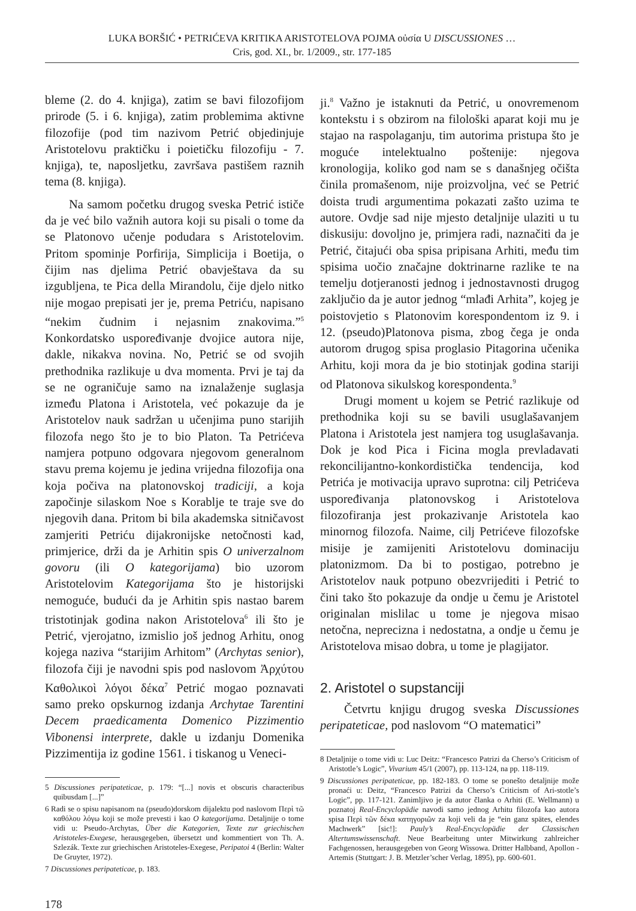LUKA BORŠIĆ • PETRIĆEVA KRITIKA ARISTOTELOVA POJMA οὐσία U DISCUSSIONES …
Cris, god. XI., br. 1/2009., str. 177-185
bleme (2. do 4. knjiga), zatim se bavi filozofijom prirode (5. i 6. knjiga), zatim problemima aktivne filozofije (pod tim nazivom Petrić objedinjuje Aristotelovu praktičku i poietičku filozofiju - 7. knjiga), te, naposljetku, završava pastišem raznih tema (8. knjiga).
Na samom početku drugog sveska Petrić ističe da je već bilo važnih autora koji su pisali o tome da se Platonovo učenje podudara s Aristotelovim. Pritom spominje Porfirija, Simplicija i Boetija, o čijim nas djelima Petrić obavještava da su izgubljena, te Pica della Mirandolu, čije djelo nitko nije mogao prepisati jer je, prema Petriću, napisano “nekim čudnim i nejasnim znakovima.”<sup>5</sup> Konkordatsko uspoređivanje dvojice autora nije, dakle, nikakva novina. No, Petrić se od svojih prethodnika razlikuje u dva momenta. Prvi je taj da se ne ograničuje samo na iznalaženje suglasja između Platona i Aristotela, već pokazuje da je Aristotelov nauk sadržan u učenjima puno starijih filozofa nego što je to bio Platon. Ta Petrićeva namjera potpuno odgovara njegovom generalnom stavu prema kojemu je jedina vrijedna filozofija ona koja počiva na platonovskoj tradiciji, a koja započinje silaskom Noe s Korablje te traje sve do njegovih dana. Pritom bi bila akademska sitničavost zamjeriti Petriću dijakronijske netočnosti kad, primjerice, drži da je Arhitin spis O univerzalnom govoru (ili O kategorijama) bio uzorom Aristotelovim Kategorijama što je historijski nemoguće, budući da je Arhitin spis nastao barem tristotinjak godina nakon Aristotelova<sup>6</sup> ili što je Petrić, vjerojatno, izmislio još jednog Arhitu, onog kojega naziva “starijim Arhitom” (Archytas senior), filozofa čiji je navodni spis pod naslovom Ἀρχύτου Καθολικοὶ λόγοι δέκα<sup>7</sup> Petrić mogao poznavati samo preko opskurnog izdanja Archytae Tarentini Decem praedicamenta Domenico Pizzimentio Vibonensi interprete, dakle u izdanju Domenika Pizzimentija iz godine 1561. i tiskanog u Veneci-
5 Discussiones peripateticae, p. 179: “[...] novis et obscuris characteribus quibusdam [...]”
6 Radi se o spisu napisanom na (pseudo)dorskom dijalektu pod naslovom Περὶ τῶ καθόλου λόγω koji se može prevesti i kao O kategorijama. Detaljnije o tome vidi u: Pseudo-Archytas, Über die Kategorien, Texte zur griechischen Aristoteles-Exegese, herausgegeben, übersetzt und kommentiert von Th. A. Szlezák. Texte zur griechischen Aristoteles-Exegese, Peripatoi 4 (Berlin: Walter De Gruyter, 1972).
7 Discussiones peripateticae, p. 183.
178
ji.<sup>8</sup> Važno je istaknuti da Petrić, u onovremenom kontekstu i s obzirom na filološki aparat koji mu je stajao na raspolaganju, tim autorima pristupa što je moguće intelektualno poštenije: njegova kronologija, koliko god nam se s današnjeg očišta činila promašenom, nije proizvoljna, već se Petrić doista trudi argumentima pokazati zašto uzima te autore. Ovdje sad nije mjesto detaljnije ulaziti u tu diskusiju: dovoljno je, primjera radi, naznačiti da je Petrić, čitajući oba spisa pripisana Arhiti, među tim spisima uočio značajne doktrinarne razlike te na temelju dotjeranosti jednog i jednostavnosti drugog zaključio da je autor jednog “mlađi Arhita”, kojeg je poistovjetio s Platonovim korespondentom iz 9. i 12. (pseudo)Platonova pisma, zbog čega je onda autorom drugog spisa proglasio Pitagorina učenika Arhitu, koji mora da je bio stotinjak godina stariji od Platonova sikulskog korespondenta.<sup>9</sup>
Drugi moment u kojem se Petrić razlikuje od prethodnika koji su se bavili usuglašavanjem Platona i Aristotela jest namjera tog usuglašavanja. Dok je kod Pica i Ficina mogla prevladavati rekoncilijantno-konkordistička tendencija, kod Petrića je motivacija upravo suprotna: cilj Petrićeva uspoređivanja platonovskog i Aristotelova filozofiranja jest prokazivanje Aristotela kao minornog filozofa. Naime, cilj Petrićeve filozofske misije je zamijeniti Aristotelovu dominaciju platonizmom. Da bi to postigao, potrebno je Aristotelov nauk potpuno obezvrijediti i Petrić to čini tako što pokazuje da ondje u čemu je Aristotel originalan mislilac u tome je njegova misao netočna, neprecizna i nedostatna, a ondje u čemu je Aristotelova misao dobra, u tome je plagijator.
2. Aristotel o supstanciji
Četvrtu knjigu drugog sveska Discussiones peripateticae, pod naslovom “O matematici”
8 Detaljnije o tome vidi u: Luc Deitz: “Francesco Patrizi da Cherso’s Criticism of Aristotle’s Logic”, Vivarium 45/1 (2007), pp. 113-124, na pp. 118-119.
9 Discussiones peripateticae, pp. 182-183. O tome se ponešto detaljnije može pronaći u: Deitz, “Francesco Patrizi da Cherso’s Criticism of Ari-stotle’s Logic”, pp. 117-121. Zanimljivo je da autor članka o Arhiti (E. Wellmann) u poznatoj Real-Encyclopädie navodi samo jednog Arhitu filozofa kao autora spisa Περὶ τῶν δέκα κατηγοριῶν za koji veli da je “ein ganz spätes, elendes Machwerk” [sic!]: Pauly’s Real-Encyclopädie der Classischen Altertumswissenschaft. Neue Bearbeitung unter Mitwirkung zahlreicher Fachgenossen, herausgegeben von Georg Wissowa. Dritter Halbband, Apollon - Artemis (Stuttgart: J. B. Metzler’scher Verlag, 1895), pp. 600-601.